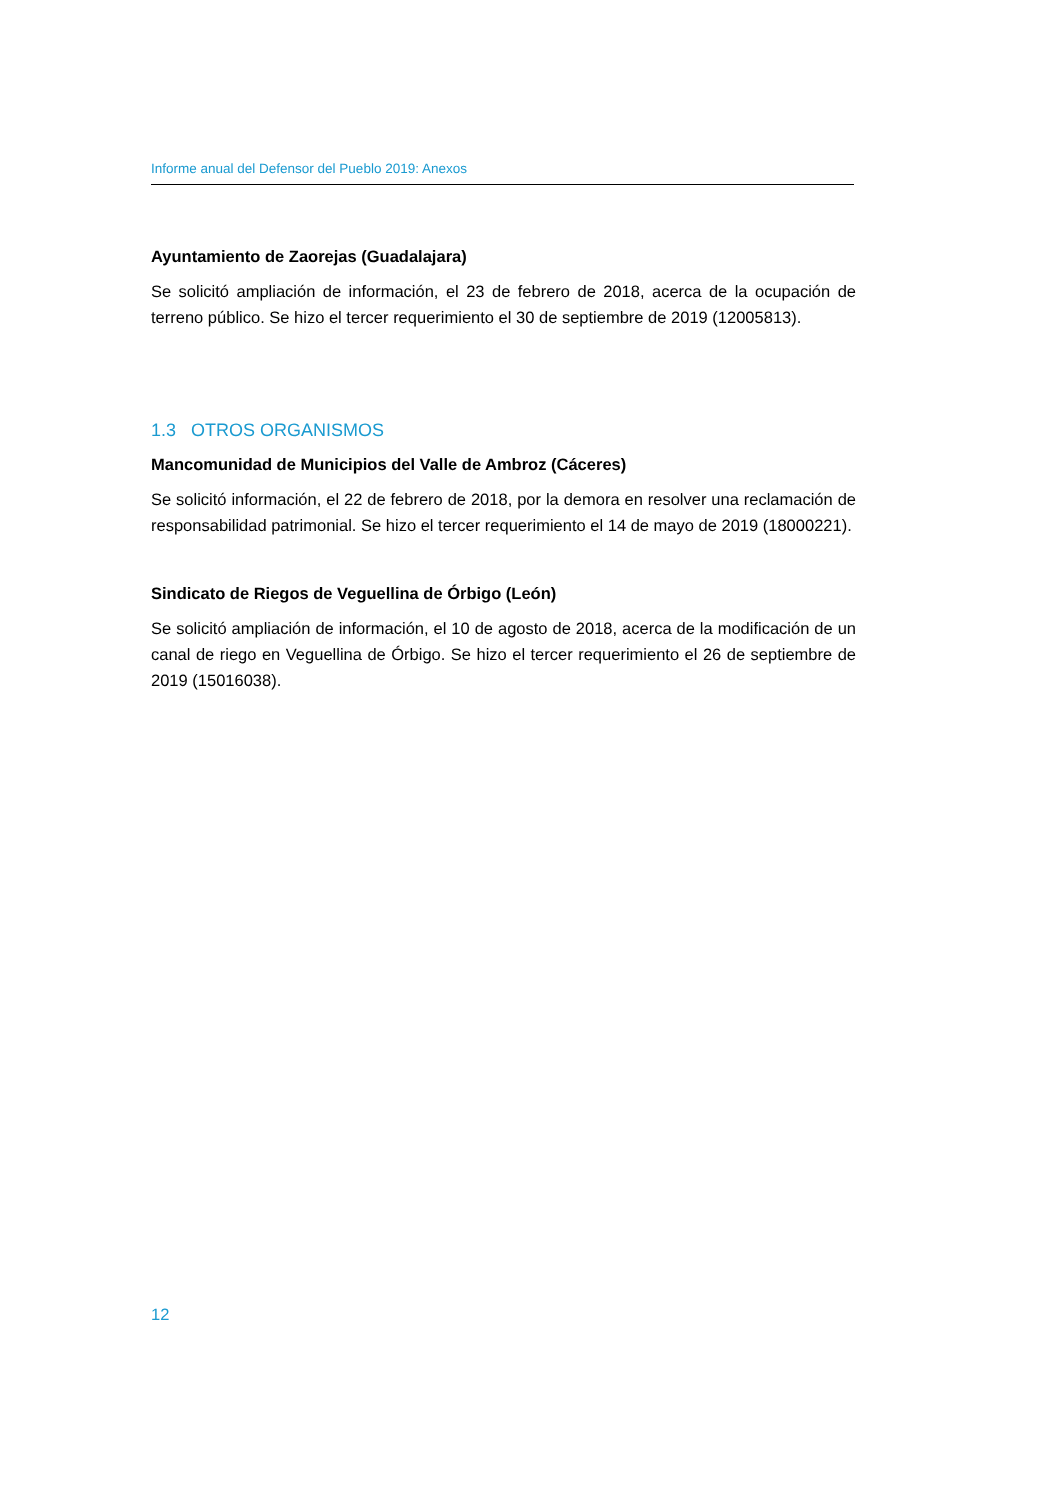Informe anual del Defensor del Pueblo 2019: Anexos
Ayuntamiento de Zaorejas (Guadalajara)
Se solicitó ampliación de información, el 23 de febrero de 2018, acerca de la ocupación de terreno público. Se hizo el tercer requerimiento el 30 de septiembre de 2019 (12005813).
1.3 OTROS ORGANISMOS
Mancomunidad de Municipios del Valle de Ambroz (Cáceres)
Se solicitó información, el 22 de febrero de 2018, por la demora en resolver una reclamación de responsabilidad patrimonial. Se hizo el tercer requerimiento el 14 de mayo de 2019 (18000221).
Sindicato de Riegos de Veguellina de Órbigo (León)
Se solicitó ampliación de información, el 10 de agosto de 2018, acerca de la modificación de un canal de riego en Veguellina de Órbigo. Se hizo el tercer requerimiento el 26 de septiembre de 2019 (15016038).
12